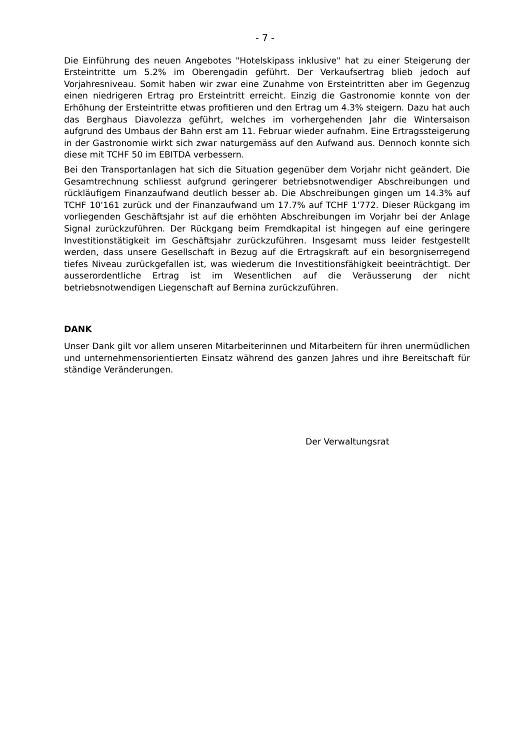- 7 -
Die Einführung des neuen Angebotes "Hotelskipass inklusive" hat zu einer Steigerung der Ersteintritte um 5.2% im Oberengadin geführt. Der Verkaufsertrag blieb jedoch auf Vorjahresniveau. Somit haben wir zwar eine Zunahme von Ersteintritten aber im Gegenzug einen niedrigeren Ertrag pro Ersteintritt erreicht. Einzig die Gastronomie konnte von der Erhöhung der Ersteintritte etwas profitieren und den Ertrag um 4.3% steigern. Dazu hat auch das Berghaus Diavolezza geführt, welches im vorhergehenden Jahr die Wintersaison aufgrund des Umbaus der Bahn erst am 11. Februar wieder aufnahm. Eine Ertragssteigerung in der Gastronomie wirkt sich zwar naturgemäss auf den Aufwand aus. Dennoch konnte sich diese mit TCHF 50 im EBITDA verbessern.
Bei den Transportanlagen hat sich die Situation gegenüber dem Vorjahr nicht geändert. Die Gesamtrechnung schliesst aufgrund geringerer betriebsnotwendiger Abschreibungen und rückläufigem Finanzaufwand deutlich besser ab. Die Abschreibungen gingen um 14.3% auf TCHF 10'161 zurück und der Finanzaufwand um 17.7% auf TCHF 1'772. Dieser Rückgang im vorliegenden Geschäftsjahr ist auf die erhöhten Abschreibungen im Vorjahr bei der Anlage Signal zurückzuführen. Der Rückgang beim Fremdkapital ist hingegen auf eine geringere Investitionstätigkeit im Geschäftsjahr zurückzuführen. Insgesamt muss leider festgestellt werden, dass unsere Gesellschaft in Bezug auf die Ertragskraft auf ein besorgniserregend tiefes Niveau zurückgefallen ist, was wiederum die Investitionsfähigkeit beeinträchtigt. Der ausserordentliche Ertrag ist im Wesentlichen auf die Veräusserung der nicht betriebsnotwendigen Liegenschaft auf Bernina zurückzuführen.
DANK
Unser Dank gilt vor allem unseren Mitarbeiterinnen und Mitarbeitern für ihren unermüdlichen und unternehmensorientierten Einsatz während des ganzen Jahres und ihre Bereitschaft für ständige Veränderungen.
Der Verwaltungsrat